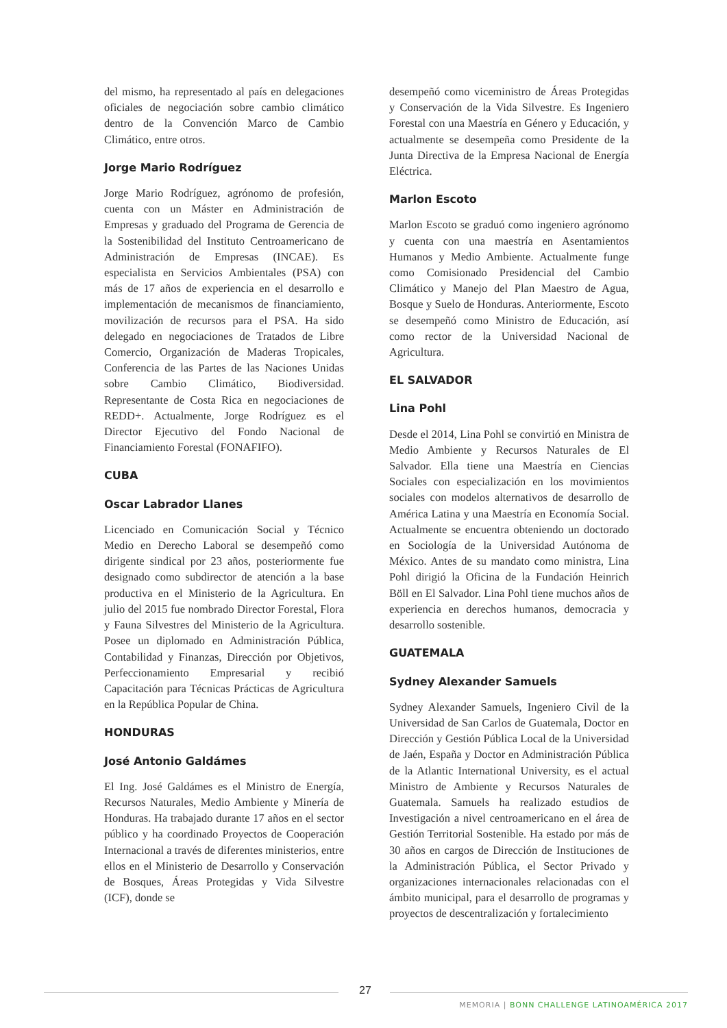del mismo, ha representado al país en delegaciones oficiales de negociación sobre cambio climático dentro de la Convención Marco de Cambio Climático, entre otros.
Jorge Mario Rodríguez
Jorge Mario Rodríguez, agrónomo de profesión, cuenta con un Máster en Administración de Empresas y graduado del Programa de Gerencia de la Sostenibilidad del Instituto Centroamericano de Administración de Empresas (INCAE). Es especialista en Servicios Ambientales (PSA) con más de 17 años de experiencia en el desarrollo e implementación de mecanismos de financiamiento, movilización de recursos para el PSA. Ha sido delegado en negociaciones de Tratados de Libre Comercio, Organización de Maderas Tropicales, Conferencia de las Partes de las Naciones Unidas sobre Cambio Climático, Biodiversidad. Representante de Costa Rica en negociaciones de REDD+. Actualmente, Jorge Rodríguez es el Director Ejecutivo del Fondo Nacional de Financiamiento Forestal (FONAFIFO).
CUBA
Oscar Labrador Llanes
Licenciado en Comunicación Social y Técnico Medio en Derecho Laboral se desempeñó como dirigente sindical por 23 años, posteriormente fue designado como subdirector de atención a la base productiva en el Ministerio de la Agricultura. En julio del 2015 fue nombrado Director Forestal, Flora y Fauna Silvestres del Ministerio de la Agricultura. Posee un diplomado en Administración Pública, Contabilidad y Finanzas, Dirección por Objetivos, Perfeccionamiento Empresarial y recibió Capacitación para Técnicas Prácticas de Agricultura en la República Popular de China.
HONDURAS
José Antonio Galdámes
El Ing. José Galdámes es el Ministro de Energía, Recursos Naturales, Medio Ambiente y Minería de Honduras. Ha trabajado durante 17 años en el sector público y ha coordinado Proyectos de Cooperación Internacional a través de diferentes ministerios, entre ellos en el Ministerio de Desarrollo y Conservación de Bosques, Áreas Protegidas y Vida Silvestre (ICF), donde se
desempeñó como viceministro de Áreas Protegidas y Conservación de la Vida Silvestre. Es Ingeniero Forestal con una Maestría en Género y Educación, y actualmente se desempeña como Presidente de la Junta Directiva de la Empresa Nacional de Energía Eléctrica.
Marlon Escoto
Marlon Escoto se graduó como ingeniero agrónomo y cuenta con una maestría en Asentamientos Humanos y Medio Ambiente. Actualmente funge como Comisionado Presidencial del Cambio Climático y Manejo del Plan Maestro de Agua, Bosque y Suelo de Honduras. Anteriormente, Escoto se desempeñó como Ministro de Educación, así como rector de la Universidad Nacional de Agricultura.
EL SALVADOR
Lina Pohl
Desde el 2014, Lina Pohl se convirtió en Ministra de Medio Ambiente y Recursos Naturales de El Salvador. Ella tiene una Maestría en Ciencias Sociales con especialización en los movimientos sociales con modelos alternativos de desarrollo de América Latina y una Maestría en Economía Social. Actualmente se encuentra obteniendo un doctorado en Sociología de la Universidad Autónoma de México. Antes de su mandato como ministra, Lina Pohl dirigió la Oficina de la Fundación Heinrich Böll en El Salvador. Lina Pohl tiene muchos años de experiencia en derechos humanos, democracia y desarrollo sostenible.
GUATEMALA
Sydney Alexander Samuels
Sydney Alexander Samuels, Ingeniero Civil de la Universidad de San Carlos de Guatemala, Doctor en Dirección y Gestión Pública Local de la Universidad de Jaén, España y Doctor en Administración Pública de la Atlantic International University, es el actual Ministro de Ambiente y Recursos Naturales de Guatemala. Samuels ha realizado estudios de Investigación a nivel centroamericano en el área de Gestión Territorial Sostenible. Ha estado por más de 30 años en cargos de Dirección de Instituciones de la Administración Pública, el Sector Privado y organizaciones internacionales relacionadas con el ámbito municipal, para el desarrollo de programas y proyectos de descentralización y fortalecimiento
27
MEMORIA | BONN CHALLENGE LATINOAMÉRICA 2017